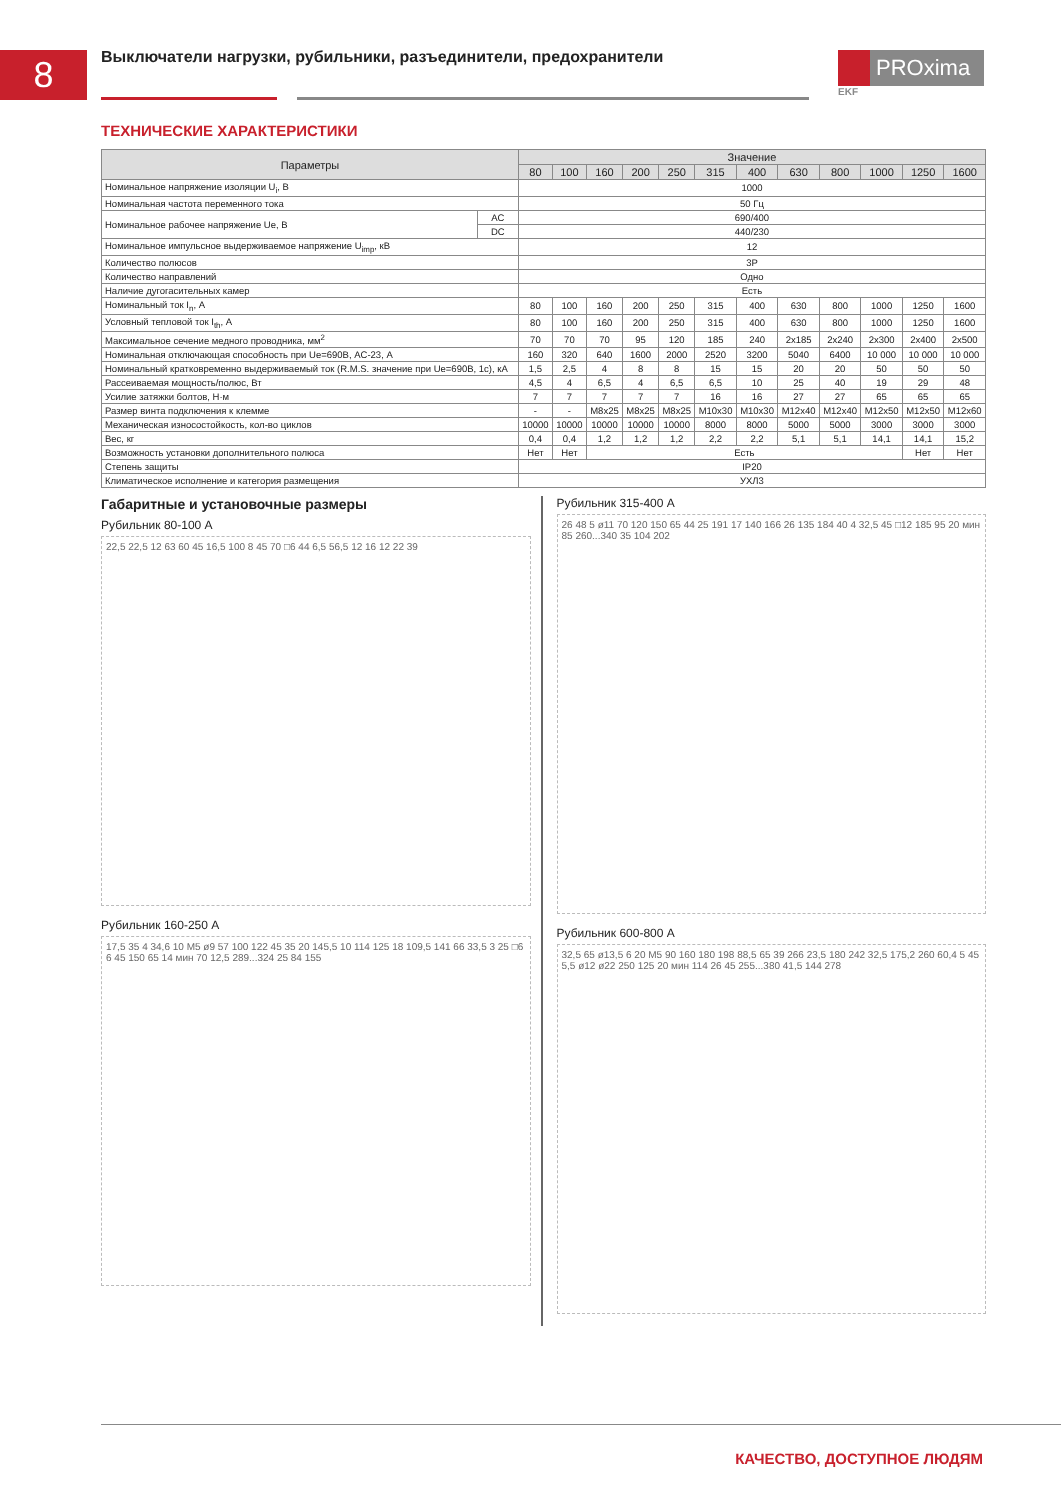8
Выключатели нагрузки, рубильники, разъединители, предохранители
PROxima
EKF
ТЕХНИЧЕСКИЕ ХАРАКТЕРИСТИКИ
| Параметры | | Значение | | | | | | | | | | | |
| --- | --- | --- | --- | --- | --- | --- | --- | --- | --- | --- | --- | --- | --- |
| | | 80 | 100 | 160 | 200 | 250 | 315 | 400 | 630 | 800 | 1000 | 1250 | 1600 |
| Номинальное напряжение изоляции U<sub>i</sub>, В | | 1000 | | | | | | | | | | | |
| Номинальная частота переменного тока | | 50 Гц | | | | | | | | | | | |
| Номинальное рабочее напряжение Ue, В | AC | 690/400 | | | | | | | | | | | |
| | DC | 440/230 | | | | | | | | | | | |
| Номинальное импульсное выдерживаемое напряжение U<sub>imp</sub>, кВ | | 12 | | | | | | | | | | | |
| Количество полюсов | | 3P | | | | | | | | | | | |
| Количество направлений | | Одно | | | | | | | | | | | |
| Наличие дугогасительных камер | | Есть | | | | | | | | | | | |
| Номинальный ток I<sub>n</sub>, А | | 80 | 100 | 160 | 200 | 250 | 315 | 400 | 630 | 800 | 1000 | 1250 | 1600 |
| Условный тепловой ток I<sub>th</sub>, А | | 80 | 100 | 160 | 200 | 250 | 315 | 400 | 630 | 800 | 1000 | 1250 | 1600 |
| Максимальное сечение медного проводника, мм<sup>2</sup> | | 70 | 70 | 70 | 95 | 120 | 185 | 240 | 2x185 | 2x240 | 2x300 | 2x400 | 2x500 |
| Номинальная отключающая способность при Ue=690В, AC-23, А | | 160 | 320 | 640 | 1600 | 2000 | 2520 | 3200 | 5040 | 6400 | 10 000 | 10 000 | 10 000 |
| Номинальный кратковременно выдерживаемый ток (R.M.S. значение при Ue=690В, 1с), кА | | 1,5 | 2,5 | 4 | 8 | 8 | 15 | 15 | 20 | 20 | 50 | 50 | 50 |
| Рассеиваемая мощность/полюс, Вт | | 4,5 | 4 | 6,5 | 4 | 6,5 | 6,5 | 10 | 25 | 40 | 19 | 29 | 48 |
| Усилие затяжки болтов, Н·м | | 7 | 7 | 7 | 7 | 7 | 16 | 16 | 27 | 27 | 65 | 65 | 65 |
| Размер винта подключения к клемме | | - | - | M8x25 | M8x25 | M8x25 | M10x30 | M10x30 | M12x40 | M12x40 | M12x50 | M12x50 | M12x60 |
| Механическая износостойкость, кол-во циклов | | 10000 | 10000 | 10000 | 10000 | 10000 | 8000 | 8000 | 5000 | 5000 | 3000 | 3000 | 3000 |
| Вес, кг | | 0,4 | 0,4 | 1,2 | 1,2 | 1,2 | 2,2 | 2,2 | 5,1 | 5,1 | 14,1 | 14,1 | 15,2 |
| Возможность установки дополнительного полюса | | Нет | Нет | Есть | | | | | | | | Нет | Нет |
| Степень защиты | | IP20 | | | | | | | | | | | |
| Климатическое исполнение и категория размещения | | УХЛ3 | | | | | | | | | | | |
Габаритные и установочные размеры
Рубильник 80-100 А
22,5 22,5 12 63 60 45 16,5 100 8 45 70 □6 44 6,5 56,5 12 16 12 22 39
Рубильник 160-250 А
17,5 35 4 34,6 10 M5 ø9 57 100 122 45 35 20 145,5 10 114 125 18 109,5 141 66 33,5 3 25 □6 6 45 150 65 14 мин 70 12,5 289...324 25 84 155
Рубильник 315-400 А
26 48 5 ø11 70 120 150 65 44 25 191 17 140 166 26 135 184 40 4 32,5 45 □12 185 95 20 мин 85 260...340 35 104 202
Рубильник 600-800 А
32,5 65 ø13,5 6 20 M5 90 160 180 198 88,5 65 39 266 23,5 180 242 32,5 175,2 260 60,4 5 45 5,5 ø12 ø22 250 125 20 мин 114 26 45 255...380 41,5 144 278
КАЧЕСТВО, ДОСТУПНОЕ ЛЮДЯМ